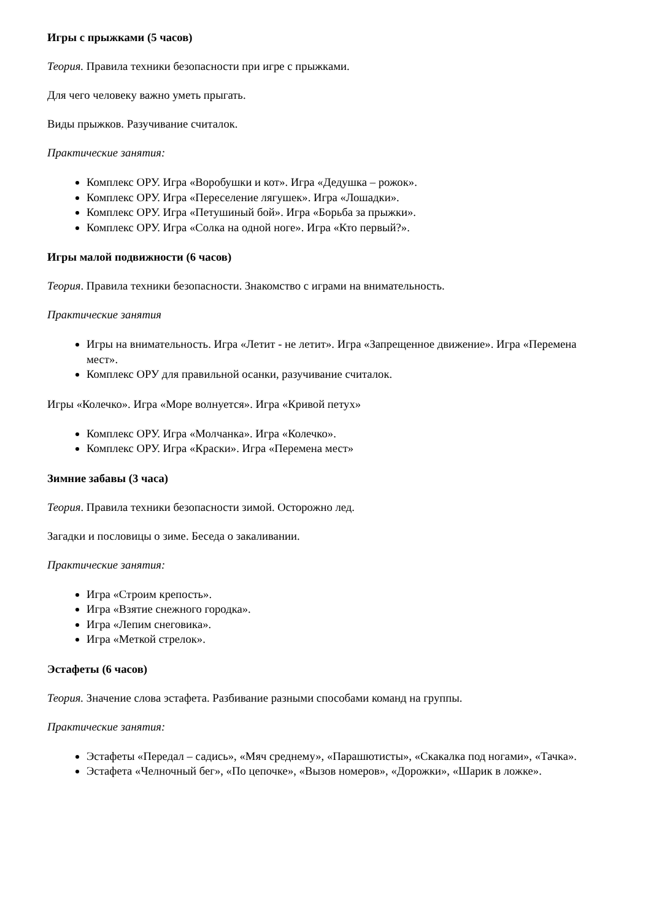Игры с прыжками (5 часов)
Теория. Правила техники безопасности при игре с прыжками.
Для чего человеку важно уметь прыгать.
Виды прыжков. Разучивание считалок.
Практические занятия:
Комплекс ОРУ. Игра «Воробушки и кот». Игра «Дедушка – рожок».
Комплекс ОРУ. Игра «Переселение лягушек». Игра «Лошадки».
Комплекс ОРУ. Игра «Петушиный бой». Игра «Борьба за прыжки».
Комплекс ОРУ. Игра «Солка на одной ноге». Игра «Кто первый?».
Игры малой подвижности (6 часов)
Теория. Правила техники безопасности. Знакомство с играми на внимательность.
Практические занятия
Игры на внимательность. Игра «Летит - не летит». Игра «Запрещенное движение». Игра «Перемена мест».
Комплекс ОРУ для правильной осанки, разучивание считалок.
Игры «Колечко». Игра «Море волнуется». Игра «Кривой петух»
Комплекс ОРУ. Игра «Молчанка». Игра «Колечко».
Комплекс ОРУ. Игра «Краски». Игра «Перемена мест»
Зимние забавы (3 часа)
Теория. Правила техники безопасности зимой. Осторожно лед.
Загадки и пословицы о зиме. Беседа о закаливании.
Практические занятия:
Игра «Строим крепость».
Игра «Взятие снежного городка».
Игра «Лепим снеговика».
Игра «Меткой стрелок».
Эстафеты (6 часов)
Теория. Значение слова эстафета. Разбивание разными способами команд на группы.
Практические занятия:
Эстафеты «Передал – садись», «Мяч среднему», «Парашютисты», «Скакалка под ногами», «Тачка».
Эстафета «Челночный бег», «По цепочке», «Вызов номеров», «Дорожки», «Шарик в ложке».